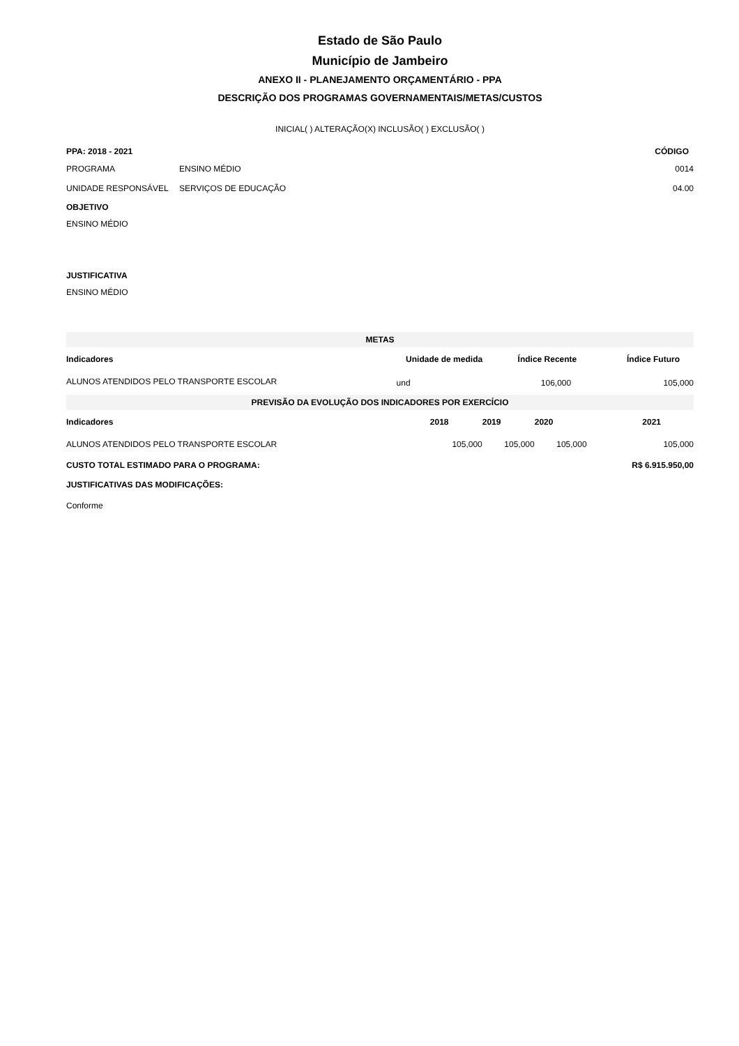Estado de São Paulo
Município de Jambeiro
ANEXO II - PLANEJAMENTO ORÇAMENTÁRIO - PPA
DESCRIÇÃO DOS PROGRAMAS GOVERNAMENTAIS/METAS/CUSTOS
INICIAL( ) ALTERAÇÃO(X) INCLUSÃO( ) EXCLUSÃO( )
| PPA: 2018 - 2021 | | CÓDIGO |
| PROGRAMA | ENSINO MÉDIO | 0014 |
| UNIDADE RESPONSÁVEL | SERVIÇOS DE EDUCAÇÃO | 04.00 |
OBJETIVO
ENSINO MÉDIO
JUSTIFICATIVA
ENSINO MÉDIO
| METAS | | | |
| --- | --- | --- | --- |
| Indicadores | Unidade de medida | Índice Recente | Índice Futuro |
| ALUNOS ATENDIDOS PELO TRANSPORTE ESCOLAR | und | 106,000 | 105,000 |
| PREVISÃO DA EVOLUÇÃO DOS INDICADORES POR EXERCÍCIO | | | | |
| --- | --- | --- | --- | --- |
| Indicadores | 2018 | 2019 | 2020 | 2021 |
| ALUNOS ATENDIDOS PELO TRANSPORTE ESCOLAR | 105,000 | 105,000 | 105,000 | 105,000 |
| CUSTO TOTAL ESTIMADO PARA O PROGRAMA: | | | | R$ 6.915.950,00 |
JUSTIFICATIVAS DAS MODIFICAÇÕES:
Conforme